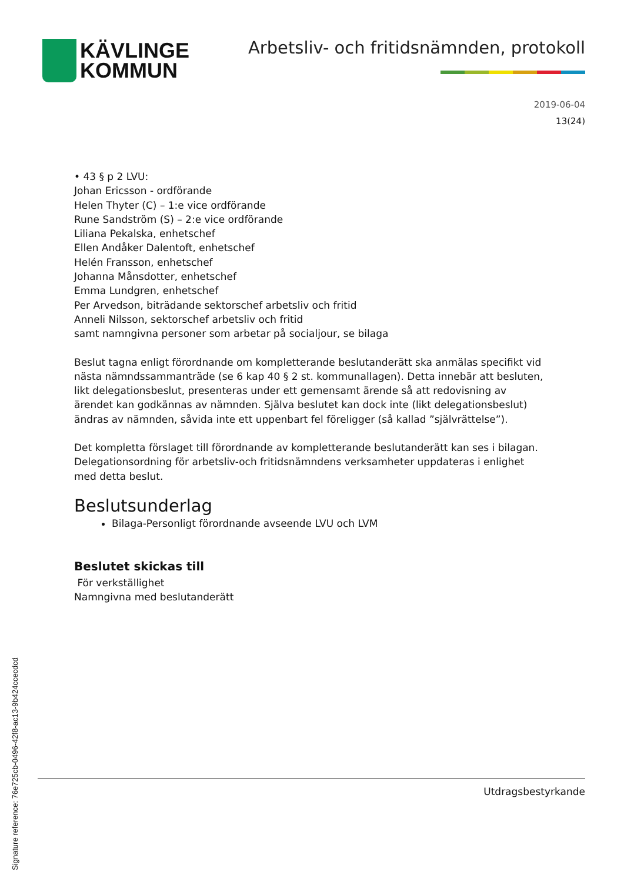KÄVLINGE
KOMMUN
Arbetsliv- och fritidsnämnden, protokoll
2019-06-04
13(24)
• 43 § p 2 LVU:
Johan Ericsson - ordförande
Helen Thyter (C) – 1:e vice ordförande
Rune Sandström (S) – 2:e vice ordförande
Liliana Pekalska, enhetschef
Ellen Andåker Dalentoft, enhetschef
Helén Fransson, enhetschef
Johanna Månsdotter, enhetschef
Emma Lundgren, enhetschef
Per Arvedson, biträdande sektorschef arbetsliv och fritid
Anneli Nilsson, sektorschef arbetsliv och fritid
samt namngivna personer som arbetar på socialjour, se bilaga
Beslut tagna enligt förordnande om kompletterande beslutanderätt ska anmälas specifikt vid nästa nämndssammanträde (se 6 kap 40 § 2 st. kommunallagen). Detta innebär att besluten, likt delegationsbeslut, presenteras under ett gemensamt ärende så att redovisning av ärendet kan godkännas av nämnden. Själva beslutet kan dock inte (likt delegationsbeslut) ändras av nämnden, såvida inte ett uppenbart fel föreligger (så kallad ”självrättelse”).
Det kompletta förslaget till förordnande av kompletterande beslutanderätt kan ses i bilagan. Delegationsordning för arbetsliv-och fritidsnämndens verksamheter uppdateras i enlighet med detta beslut.
Beslutsunderlag
Bilaga-Personligt förordnande avseende LVU och LVM
Beslutet skickas till
För verkställighet
Namngivna med beslutanderätt
Utdragsbestyrkande
Signature reference: 76e725cb-0496-42f8-ac13-9b424ccecdcd